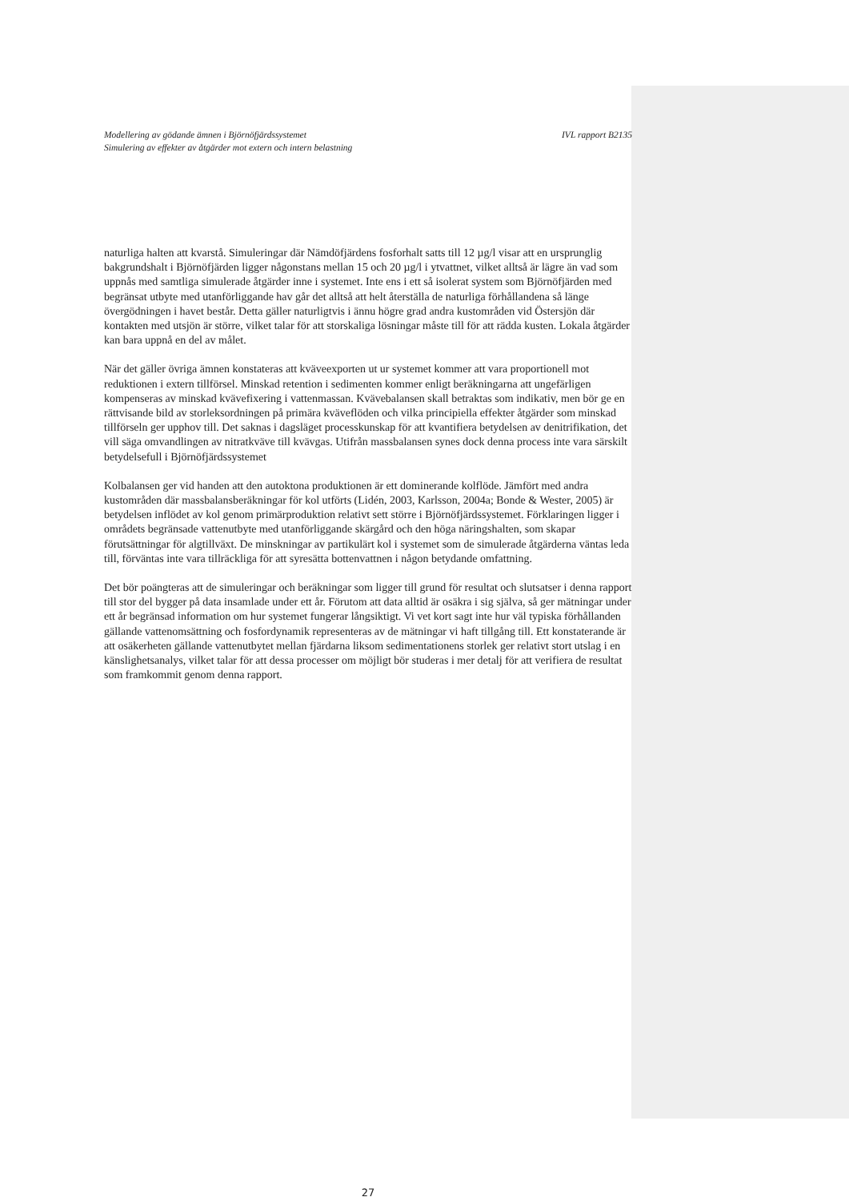Modellering av gödande ämnen i Björnöfjärdssystemet
Simulering av effekter av åtgärder mot extern och intern belastning
IVL rapport B2135
naturliga halten att kvarstå. Simuleringar där Nämdöfjärdens fosforhalt satts till 12 µg/l visar att en ursprunglig bakgrundshalt i Björnöfjärden ligger någonstans mellan 15 och 20 µg/l i ytvattnet, vilket alltså är lägre än vad som uppnås med samtliga simulerade åtgärder inne i systemet. Inte ens i ett så isolerat system som Björnöfjärden med begränsat utbyte med utanförliggande hav går det alltså att helt återställa de naturliga förhållandena så länge övergödningen i havet består. Detta gäller naturligtvis i ännu högre grad andra kustområden vid Östersjön där kontakten med utsjön är större, vilket talar för att storskaliga lösningar måste till för att rädda kusten. Lokala åtgärder kan bara uppnå en del av målet.
När det gäller övriga ämnen konstateras att kväveexporten ut ur systemet kommer att vara proportionell mot reduktionen i extern tillförsel. Minskad retention i sedimenten kommer enligt beräkningarna att ungefärligen kompenseras av minskad kvävefixering i vattenmassan. Kvävebalansen skall betraktas som indikativ, men bör ge en rättvisande bild av storleksordningen på primära kväveflöden och vilka principiella effekter åtgärder som minskad tillförseln ger upphov till. Det saknas i dagsläget processkunskap för att kvantifiera betydelsen av denitrifikation, det vill säga omvandlingen av nitratkväve till kvävgas. Utifrån massbalansen synes dock denna process inte vara särskilt betydelsefull i Björnöfjärdssystemet
Kolbalansen ger vid handen att den autoktona produktionen är ett dominerande kolflöde. Jämfört med andra kustområden där massbalansberäkningar för kol utförts (Lidén, 2003, Karlsson, 2004a; Bonde & Wester, 2005) är betydelsen inflödet av kol genom primärproduktion relativt sett större i Björnöfjärdssystemet. Förklaringen ligger i områdets begränsade vattenutbyte med utanförliggande skärgård och den höga näringshalten, som skapar förutsättningar för algtillväxt. De minskningar av partikulärt kol i systemet som de simulerade åtgärderna väntas leda till, förväntas inte vara tillräckliga för att syresätta bottenvattnen i någon betydande omfattning.
Det bör poängteras att de simuleringar och beräkningar som ligger till grund för resultat och slutsatser i denna rapport till stor del bygger på data insamlade under ett år. Förutom att data alltid är osäkra i sig själva, så ger mätningar under ett år begränsad information om hur systemet fungerar långsiktigt. Vi vet kort sagt inte hur väl typiska förhållanden gällande vattenomsättning och fosfordynamik representeras av de mätningar vi haft tillgång till. Ett konstaterande är att osäkerheten gällande vattenutbytet mellan fjärdarna liksom sedimentationens storlek ger relativt stort utslag i en känslighetsanalys, vilket talar för att dessa processer om möjligt bör studeras i mer detalj för att verifiera de resultat som framkommit genom denna rapport.
27